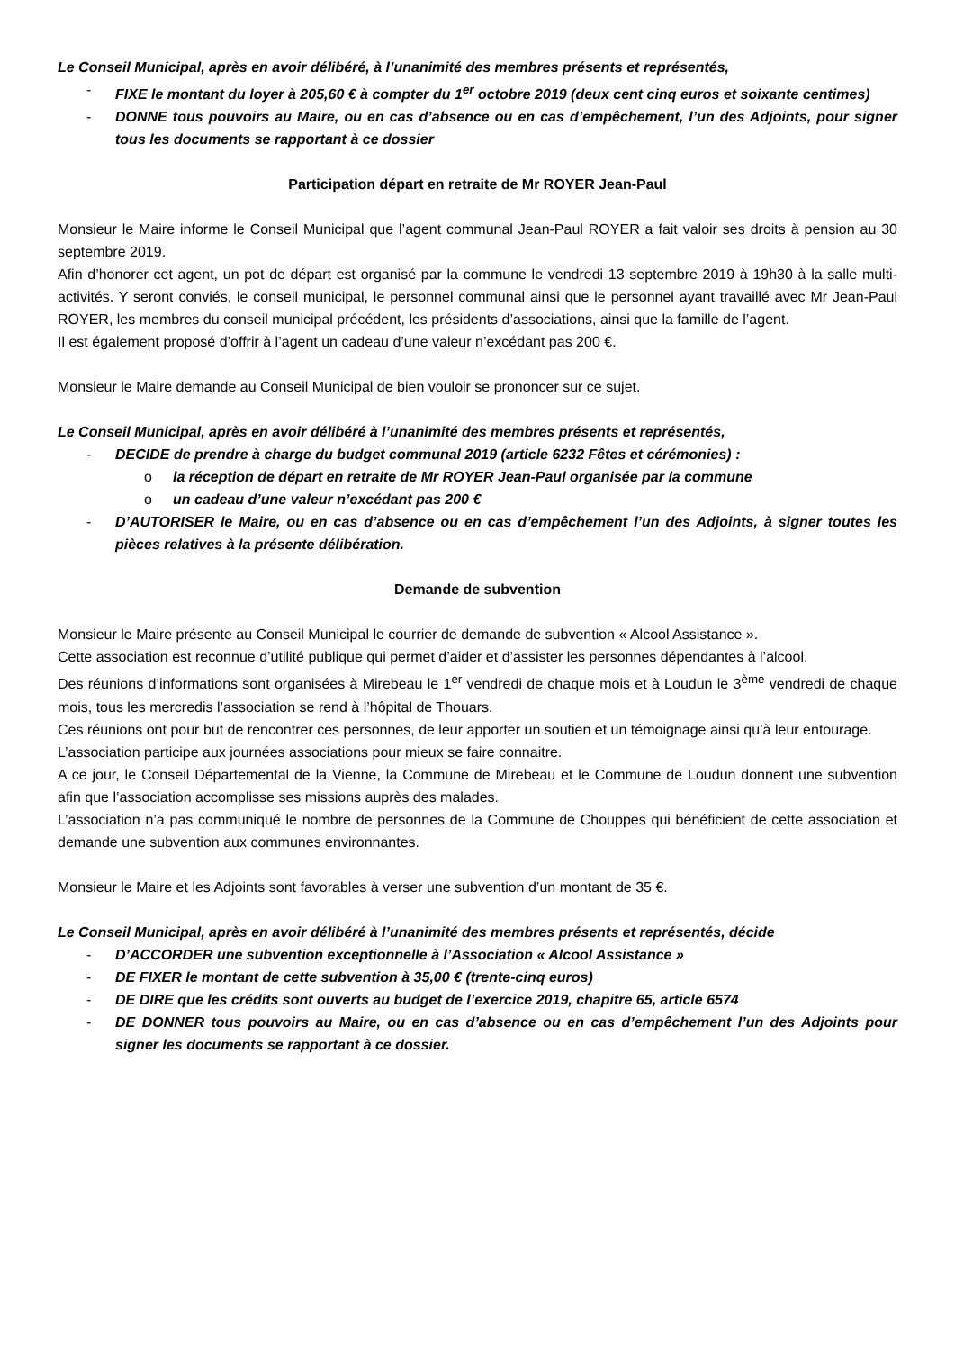Le Conseil Municipal, après en avoir délibéré, à l’unanimité des membres présents et représentés,
- FIXE le montant du loyer à 205,60 € à compter du 1<sup>er</sup> octobre 2019 (deux cent cinq euros et soixante centimes)
- DONNE tous pouvoirs au Maire, ou en cas d’absence ou en cas d’empêchement, l’un des Adjoints, pour signer tous les documents se rapportant à ce dossier
Participation départ en retraite de Mr ROYER Jean-Paul
Monsieur le Maire informe le Conseil Municipal que l’agent communal Jean-Paul ROYER a fait valoir ses droits à pension au 30 septembre 2019.
Afin d’honorer cet agent, un pot de départ est organisé par la commune le vendredi 13 septembre 2019 à 19h30 à la salle multi-activités. Y seront conviés, le conseil municipal, le personnel communal ainsi que le personnel ayant travaillé avec Mr Jean-Paul ROYER, les membres du conseil municipal précédent, les présidents d’associations, ainsi que la famille de l’agent.
Il est également proposé d’offrir à l’agent un cadeau d’une valeur n’excédant pas 200 €.
Monsieur le Maire demande au Conseil Municipal de bien vouloir se prononcer sur ce sujet.
Le Conseil Municipal, après en avoir délibéré à l’unanimité des membres présents et représentés,
- DECIDE de prendre à charge du budget communal 2019 (article 6232 Fêtes et cérémonies) :
o la réception de départ en retraite de Mr ROYER Jean-Paul organisée par la commune
o un cadeau d’une valeur n’excédant pas 200 €
- D’AUTORISER le Maire, ou en cas d’absence ou en cas d’empêchement l’un des Adjoints, à signer toutes les pièces relatives à la présente délibération.
Demande de subvention
Monsieur le Maire présente au Conseil Municipal le courrier de demande de subvention « Alcool Assistance ».
Cette association est reconnue d’utilité publique qui permet d’aider et d’assister les personnes dépendantes à l’alcool.
Des réunions d’informations sont organisées à Mirebeau le 1<sup>er</sup> vendredi de chaque mois et à Loudun le 3<sup>ème</sup> vendredi de chaque mois, tous les mercredis l’association se rend à l’hôpital de Thouars.
Ces réunions ont pour but de rencontrer ces personnes, de leur apporter un soutien et un témoignage ainsi qu’à leur entourage.
L’association participe aux journées associations pour mieux se faire connaitre.
A ce jour, le Conseil Départemental de la Vienne, la Commune de Mirebeau et le Commune de Loudun donnent une subvention afin que l’association accomplisse ses missions auprès des malades.
L’association n’a pas communiqué le nombre de personnes de la Commune de Chouppes qui bénéficient de cette association et demande une subvention aux communes environnantes.
Monsieur le Maire et les Adjoints sont favorables à verser une subvention d’un montant de 35 €.
Le Conseil Municipal, après en avoir délibéré à l’unanimité des membres présents et représentés, décide
- D’ACCORDER une subvention exceptionnelle à l’Association « Alcool Assistance »
- DE FIXER le montant de cette subvention à 35,00 € (trente-cinq euros)
- DE DIRE que les crédits sont ouverts au budget de l’exercice 2019, chapitre 65, article 6574
- DE DONNER tous pouvoirs au Maire, ou en cas d’absence ou en cas d’empêchement l’un des Adjoints pour signer les documents se rapportant à ce dossier.